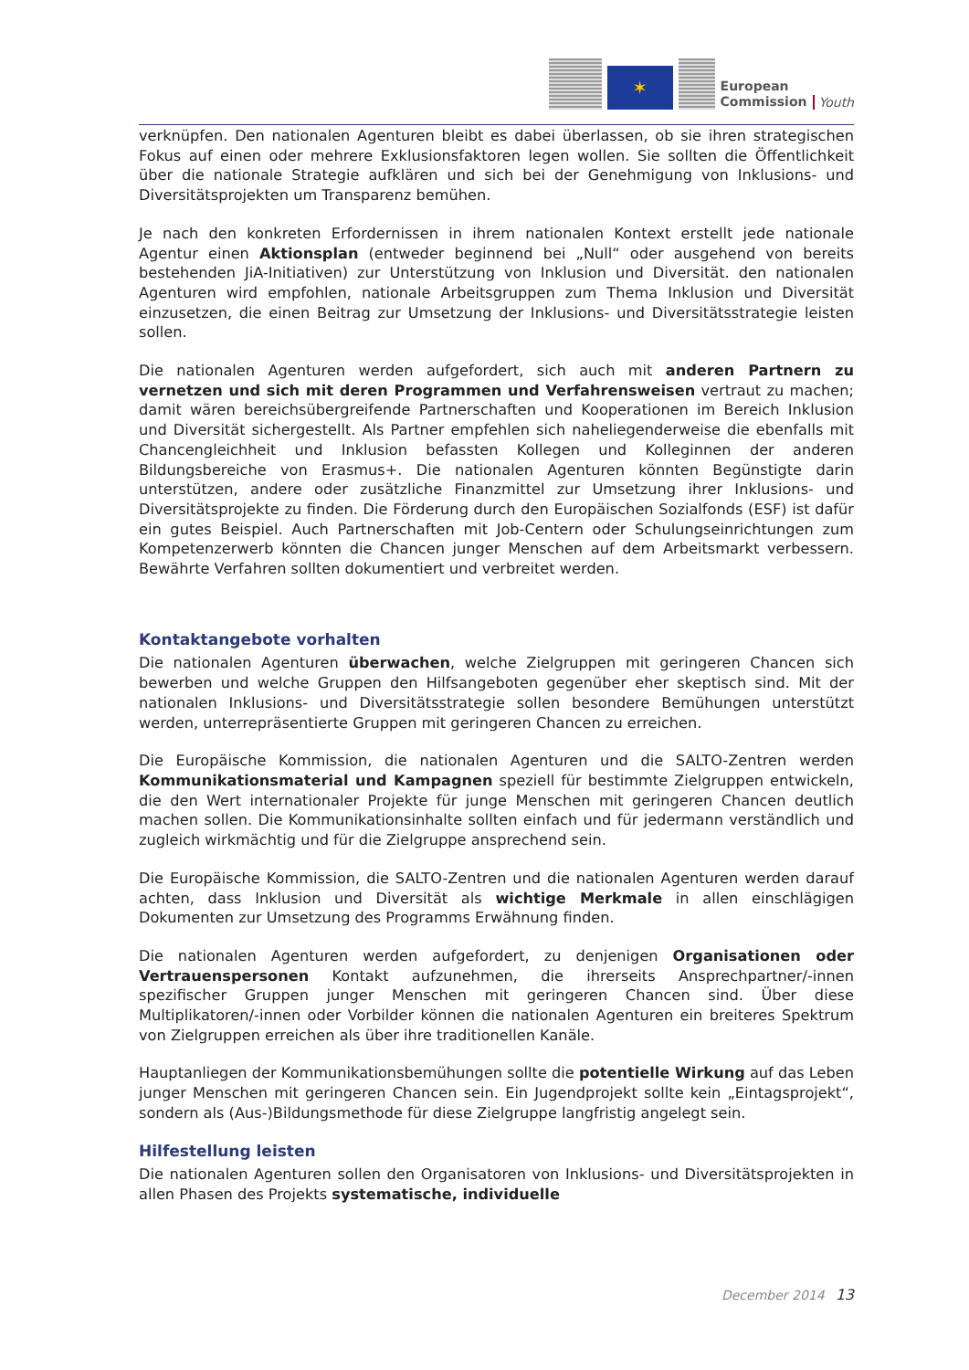✶
European
Commission
Youth
verknüpfen. Den nationalen Agenturen bleibt es dabei überlassen, ob sie ihren strategischen Fokus auf einen oder mehrere Exklusionsfaktoren legen wollen. Sie sollten die Öffentlichkeit über die nationale Strategie aufklären und sich bei der Genehmigung von Inklusions- und Diversitätsprojekten um Transparenz bemühen.
Je nach den konkreten Erfordernissen in ihrem nationalen Kontext erstellt jede nationale Agentur einen Aktionsplan (entweder beginnend bei „Null“ oder ausgehend von bereits bestehenden JiA-Initiativen) zur Unterstützung von Inklusion und Diversität. den nationalen Agenturen wird empfohlen, nationale Arbeitsgruppen zum Thema Inklusion und Diversität einzusetzen, die einen Beitrag zur Umsetzung der Inklusions- und Diversitätsstrategie leisten sollen.
Die nationalen Agenturen werden aufgefordert, sich auch mit anderen Partnern zu vernetzen und sich mit deren Programmen und Verfahrensweisen vertraut zu machen; damit wären bereichsübergreifende Partnerschaften und Kooperationen im Bereich Inklusion und Diversität sichergestellt. Als Partner empfehlen sich naheliegenderweise die ebenfalls mit Chancengleichheit und Inklusion befassten Kollegen und Kolleginnen der anderen Bildungsbereiche von Erasmus+. Die nationalen Agenturen könnten Begünstigte darin unterstützen, andere oder zusätzliche Finanzmittel zur Umsetzung ihrer Inklusions- und Diversitätsprojekte zu finden. Die Förderung durch den Europäischen Sozialfonds (ESF) ist dafür ein gutes Beispiel. Auch Partnerschaften mit Job-Centern oder Schulungseinrichtungen zum Kompetenzerwerb könnten die Chancen junger Menschen auf dem Arbeitsmarkt verbessern. Bewährte Verfahren sollten dokumentiert und verbreitet werden.
Kontaktangebote vorhalten
Die nationalen Agenturen überwachen, welche Zielgruppen mit geringeren Chancen sich bewerben und welche Gruppen den Hilfsangeboten gegenüber eher skeptisch sind. Mit der nationalen Inklusions- und Diversitätsstrategie sollen besondere Bemühungen unterstützt werden, unterrepräsentierte Gruppen mit geringeren Chancen zu erreichen.
Die Europäische Kommission, die nationalen Agenturen und die SALTO-Zentren werden Kommunikationsmaterial und Kampagnen speziell für bestimmte Zielgruppen entwickeln, die den Wert internationaler Projekte für junge Menschen mit geringeren Chancen deutlich machen sollen. Die Kommunikationsinhalte sollten einfach und für jedermann verständlich und zugleich wirkmächtig und für die Zielgruppe ansprechend sein.
Die Europäische Kommission, die SALTO-Zentren und die nationalen Agenturen werden darauf achten, dass Inklusion und Diversität als wichtige Merkmale in allen einschlägigen Dokumenten zur Umsetzung des Programms Erwähnung finden.
Die nationalen Agenturen werden aufgefordert, zu denjenigen Organisationen oder Vertrauenspersonen Kontakt aufzunehmen, die ihrerseits Ansprechpartner/-innen spezifischer Gruppen junger Menschen mit geringeren Chancen sind. Über diese Multiplikatoren/-innen oder Vorbilder können die nationalen Agenturen ein breiteres Spektrum von Zielgruppen erreichen als über ihre traditionellen Kanäle.
Hauptanliegen der Kommunikationsbemühungen sollte die potentielle Wirkung auf das Leben junger Menschen mit geringeren Chancen sein. Ein Jugendprojekt sollte kein „Eintagsprojekt“, sondern als (Aus-)Bildungsmethode für diese Zielgruppe langfristig angelegt sein.
Hilfestellung leisten
Die nationalen Agenturen sollen den Organisatoren von Inklusions- und Diversitätsprojekten in allen Phasen des Projekts systematische, individuelle
December 2014 13